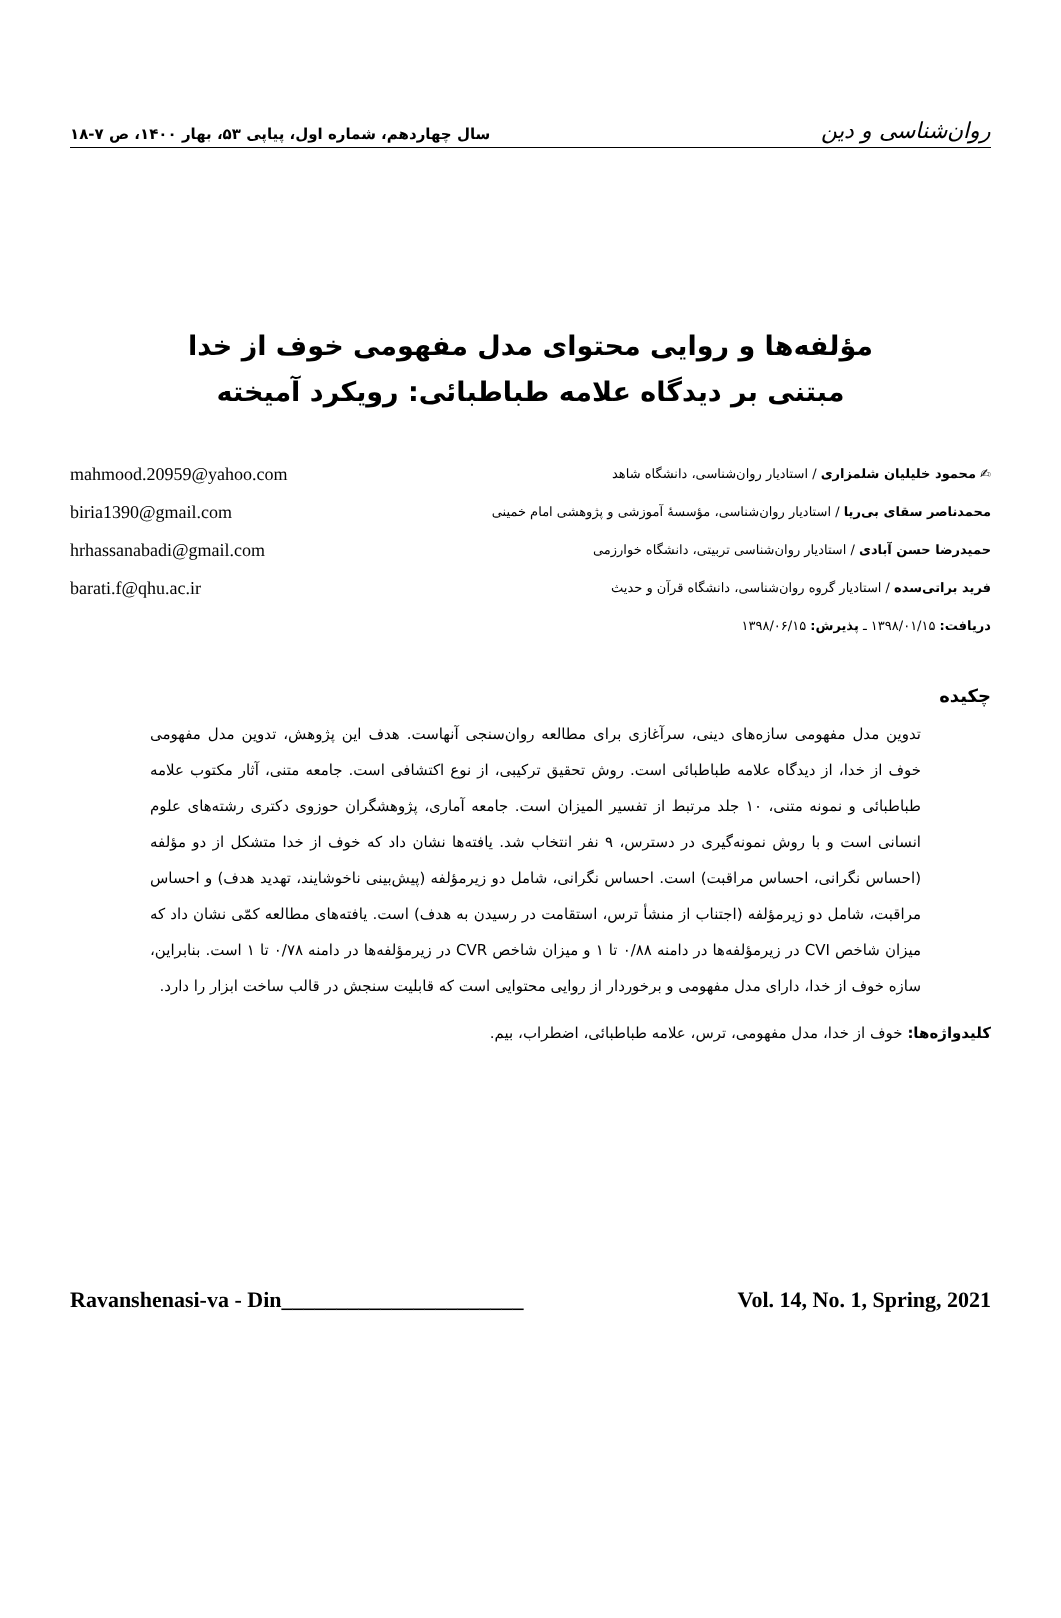روان‌شناسی و دین سال چهاردهم، شماره اول، پیاپی ۵۳، بهار ۱۴۰۰، ص ۷-۱۸
مؤلفه‌ها و روایی محتوای مدل مفهومی خوف از خدا
مبتنی بر دیدگاه علامه طباطبائی: رویکرد آمیخته
✍ محمود خلیلیان شلمزاری / استادیار روان‌شناسی، دانشگاه شاهد
محمدناصر سقای بی‌ریا / استادیار روان‌شناسی، مؤسسهٔ آموزشی و پژوهشی امام خمینی
حمیدرضا حسن آبادی / استادیار روان‌شناسی تربیتی، دانشگاه خوارزمی
فرید براتی‌سده / استادیار گروه روان‌شناسی، دانشگاه قرآن و حدیث
دریافت: ۱۳۹۸/۰۱/۱۵ ـ پذیرش: ۱۳۹۸/۰۶/۱۵
mahmood.20959@yahoo.com
biria1390@gmail.com
hrhassanabadi@gmail.com
barati.f@qhu.ac.ir
چکیده
تدوین مدل مفهومی سازه‌های دینی، سرآغازی برای مطالعه روان‌سنجی آنهاست. هدف این پژوهش، تدوین مدل مفهومی خوف از خدا، از دیدگاه علامه طباطبائی است. روش تحقیق ترکیبی، از نوع اکتشافی است. جامعه متنی، آثار مکتوب علامه طباطبائی و نمونه متنی، ۱۰ جلد مرتبط از تفسیر المیزان است. جامعه آماری، پژوهشگران حوزوی دکتری رشته‌های علوم انسانی است و با روش نمونه‌گیری در دسترس، ۹ نفر انتخاب شد. یافته‌ها نشان داد که خوف از خدا متشکل از دو مؤلفه (احساس نگرانی، احساس مراقبت) است. احساس نگرانی، شامل دو زیرمؤلفه (پیش‌بینی ناخوشایند، تهدید هدف) و احساس مراقبت، شامل دو زیرمؤلفه (اجتناب از منشأ ترس، استقامت در رسیدن به هدف) است. یافته‌های مطالعه کمّی نشان داد که میزان شاخص CVI در زیرمؤلفه‌ها در دامنه ۰/۸۸ تا ۱ و میزان شاخص CVR در زیرمؤلفه‌ها در دامنه ۰/۷۸ تا ۱ است. بنابراین، سازه خوف از خدا، دارای مدل مفهومی و برخوردار از روایی محتوایی است که قابلیت سنجش در قالب ساخت ابزار را دارد.
کلیدواژه‌ها: خوف از خدا، مدل مفهومی، ترس، علامه طباطبائی، اضطراب، بیم.
Ravanshenasi-va - Din______________________ Vol. 14, No. 1, Spring, 2021